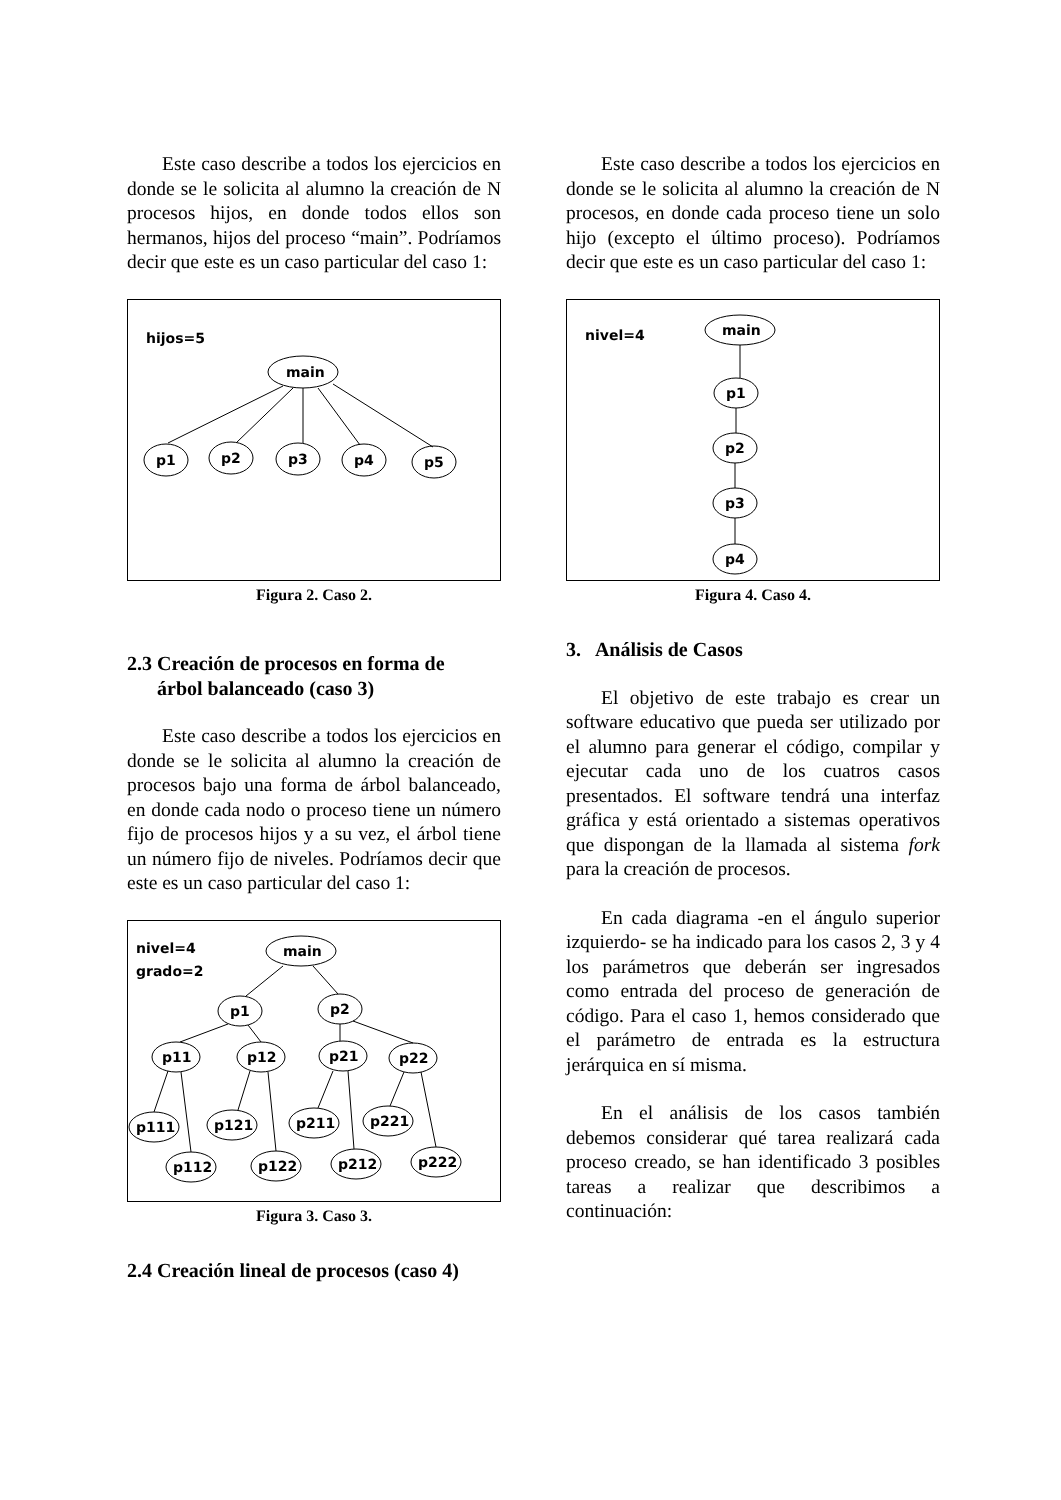Este caso describe a todos los ejercicios en donde se le solicita al alumno la creación de N procesos hijos, en donde todos ellos son hermanos, hijos del proceso “main”. Podríamos decir que este es un caso particular del caso 1:
hijos=5
main
p1
p2
p3
p4
p5
Figura 2. Caso 2.
2.3 Creación de procesos en forma de
árbol balanceado (caso 3)
Este caso describe a todos los ejercicios en donde se le solicita al alumno la creación de procesos bajo una forma de árbol balanceado, en donde cada nodo o proceso tiene un número fijo de procesos hijos y a su vez, el árbol tiene un número fijo de niveles. Podríamos decir que este es un caso particular del caso 1:
nivel=4
grado=2
main
p1
p2
p11
p12
p21
p22
p111
p121
p211
p221
p112
p122
p212
p222
Figura 3. Caso 3.
2.4 Creación lineal de procesos (caso 4)
Este caso describe a todos los ejercicios en donde se le solicita al alumno la creación de N procesos, en donde cada proceso tiene un solo hijo (excepto el último proceso). Podríamos decir que este es un caso particular del caso 1:
nivel=4
main
p1
p2
p3
p4
Figura 4. Caso 4.
3. Análisis de Casos
El objetivo de este trabajo es crear un software educativo que pueda ser utilizado por el alumno para generar el código, compilar y ejecutar cada uno de los cuatros casos presentados. El software tendrá una interfaz gráfica y está orientado a sistemas operativos que dispongan de la llamada al sistema fork para la creación de procesos.
En cada diagrama -en el ángulo superior izquierdo- se ha indicado para los casos 2, 3 y 4 los parámetros que deberán ser ingresados como entrada del proceso de generación de código. Para el caso 1, hemos considerado que el parámetro de entrada es la estructura jerárquica en sí misma.
En el análisis de los casos también debemos considerar qué tarea realizará cada proceso creado, se han identificado 3 posibles tareas a realizar que describimos a continuación: